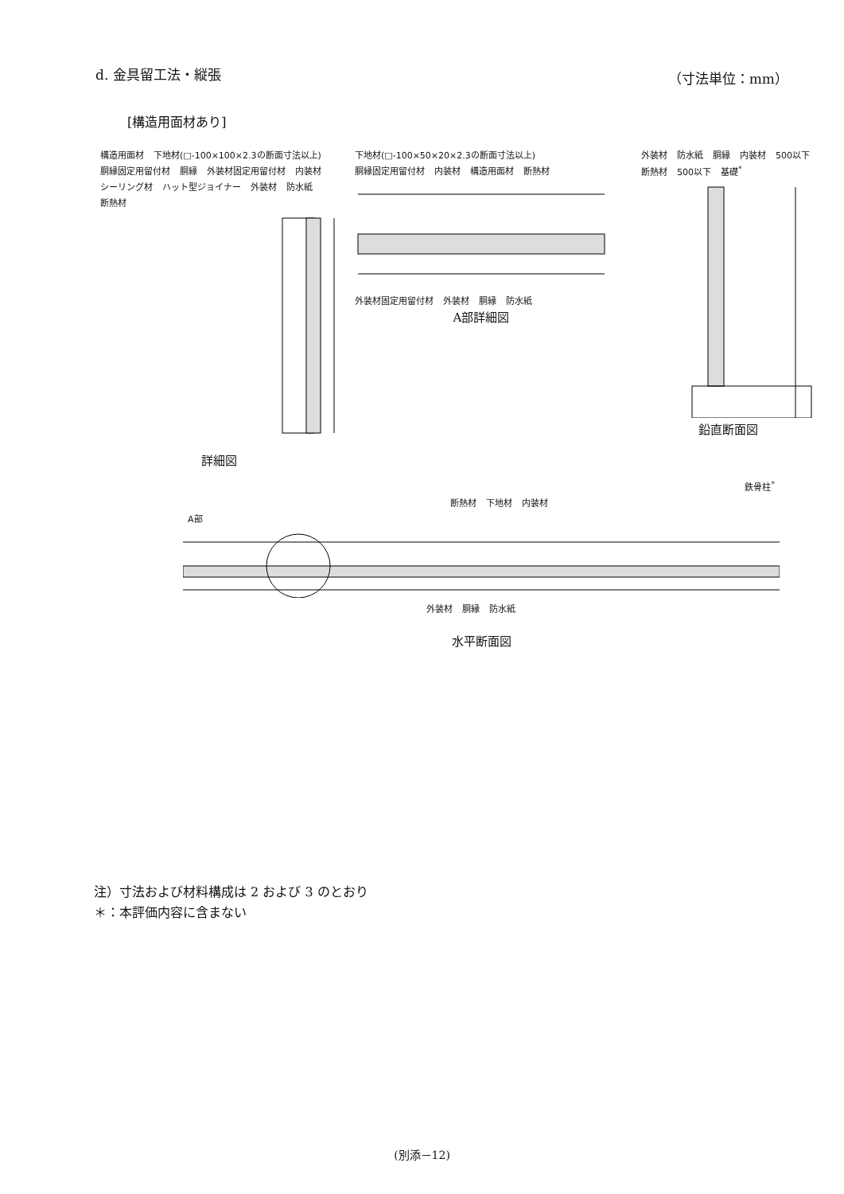d. 金具留工法・縦張 （寸法単位：mm）
[構造用面材あり]
構造用面材 下地材(□-100×100×2.3の断面寸法以上) 胴縁固定用留付材 胴縁 外装材固定用留付材 内装材 シーリング材 ハット型ジョイナー 外装材 防水紙 断熱材
詳細図
下地材(□-100×50×20×2.3の断面寸法以上) 胴縁固定用留付材 内装材 構造用面材 断熱材
外装材固定用留付材 外装材 胴縁 防水紙
A部詳細図
外装材 防水紙 胴縁 内装材 500以下 断熱材 500以下 基礎<sup>*</sup>
鉛直断面図
鉄骨柱<sup>*</sup>
断熱材 下地材 内装材
A部
外装材 胴縁 防水紙
水平断面図
注）寸法および材料構成は 2 および 3 のとおり
＊：本評価内容に含まない
(別添－12)